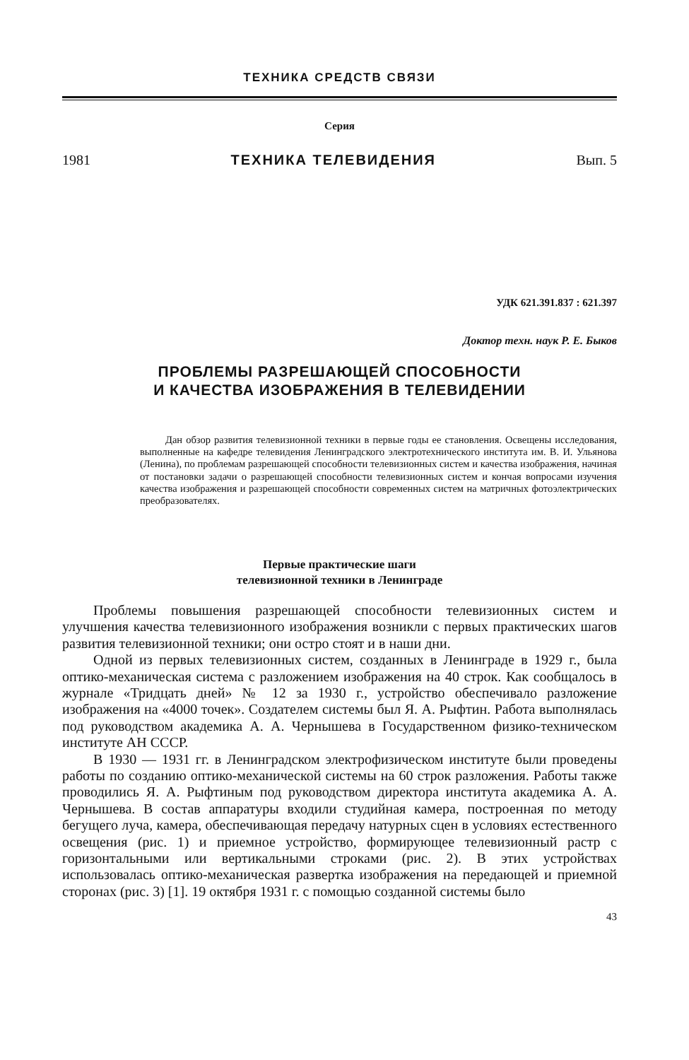ТЕХНИКА СРЕДСТВ СВЯЗИ
Серия
1981 ТЕХНИКА ТЕЛЕВИДЕНИЯ Вып. 5
УДК 621.391.837 : 621.397
Доктор техн. наук Р. Е. Быков
ПРОБЛЕМЫ РАЗРЕШАЮЩЕЙ СПОСОБНОСТИ
И КАЧЕСТВА ИЗОБРАЖЕНИЯ В ТЕЛЕВИДЕНИИ
Дан обзор развития телевизионной техники в первые годы ее становления. Освещены исследования, выполненные на кафедре телевидения Ленинградского электротехнического института им. В. И. Ульянова (Ленина), по проблемам разрешающей способности телевизионных систем и качества изображения, начиная от постановки задачи о разрешающей способности телевизионных систем и кончая вопросами изучения качества изображения и разрешающей способности современных систем на матричных фотоэлектрических преобразователях.
Первые практические шаги
телевизионной техники в Ленинграде
Проблемы повышения разрешающей способности телевизионных систем и улучшения качества телевизионного изображения возникли с первых практических шагов развития телевизионной техники; они остро стоят и в наши дни.
Одной из первых телевизионных систем, созданных в Ленинграде в 1929 г., была оптико-механическая система с разложением изображения на 40 строк. Как сообщалось в журнале «Тридцать дней» № 12 за 1930 г., устройство обеспечивало разложение изображения на «4000 точек». Создателем системы был Я. А. Рыфтин. Работа выполнялась под руководством академика А. А. Чернышева в Государственном физико-техническом институте АН СССР.
В 1930 — 1931 гг. в Ленинградском электрофизическом институте были проведены работы по созданию оптико-механической системы на 60 строк разложения. Работы также проводились Я. А. Рыфтиным под руководством директора института академика А. А. Чернышева. В состав аппаратуры входили студийная камера, построенная по методу бегущего луча, камера, обеспечивающая передачу натурных сцен в условиях естественного освещения (рис. 1) и приемное устройство, формирующее телевизионный растр с горизонтальными или вертикальными строками (рис. 2). В этих устройствах использовалась оптико-механическая развертка изображения на передающей и приемной сторонах (рис. 3) [1]. 19 октября 1931 г. с помощью созданной системы было
43